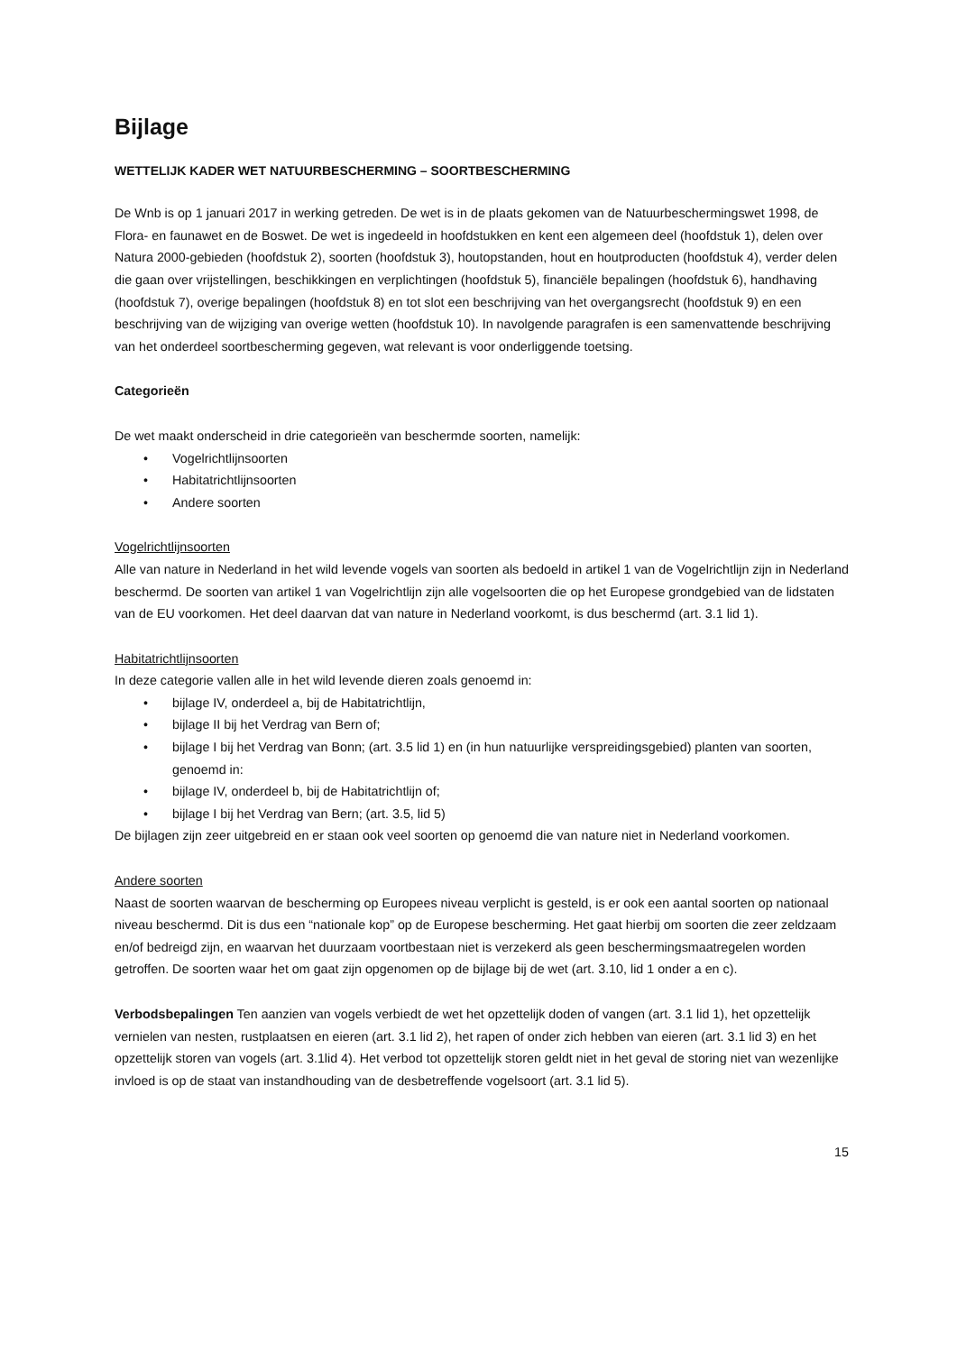Bijlage
WETTELIJK KADER WET NATUURBESCHERMING – SOORTBESCHERMING
De Wnb is op 1 januari 2017 in werking getreden. De wet is in de plaats gekomen van de Natuurbeschermingswet 1998, de Flora- en faunawet en de Boswet. De wet is ingedeeld in hoofdstukken en kent een algemeen deel (hoofdstuk 1), delen over Natura 2000-gebieden (hoofdstuk 2), soorten (hoofdstuk 3), houtopstanden, hout en houtproducten (hoofdstuk 4), verder delen die gaan over vrijstellingen, beschikkingen en verplichtingen (hoofdstuk 5), financiële bepalingen (hoofdstuk 6), handhaving (hoofdstuk 7), overige bepalingen (hoofdstuk 8) en tot slot een beschrijving van het overgangsrecht (hoofdstuk 9) en een beschrijving van de wijziging van overige wetten (hoofdstuk 10). In navolgende paragrafen is een samenvattende beschrijving van het onderdeel soortbescherming gegeven, wat relevant is voor onderliggende toetsing.
Categorieën
De wet maakt onderscheid in drie categorieën van beschermde soorten, namelijk:
• Vogelrichtlijnsoorten
• Habitatrichtlijnsoorten
• Andere soorten
Vogelrichtlijnsoorten
Alle van nature in Nederland in het wild levende vogels van soorten als bedoeld in artikel 1 van de Vogelrichtlijn zijn in Nederland beschermd. De soorten van artikel 1 van Vogelrichtlijn zijn alle vogelsoorten die op het Europese grondgebied van de lidstaten van de EU voorkomen. Het deel daarvan dat van nature in Nederland voorkomt, is dus beschermd (art. 3.1 lid 1).
Habitatrichtlijnsoorten
In deze categorie vallen alle in het wild levende dieren zoals genoemd in:
• bijlage IV, onderdeel a, bij de Habitatrichtlijn,
• bijlage II bij het Verdrag van Bern of;
• bijlage I bij het Verdrag van Bonn; (art. 3.5 lid 1) en (in hun natuurlijke verspreidingsgebied) planten van soorten, genoemd in:
• bijlage IV, onderdeel b, bij de Habitatrichtlijn of;
• bijlage I bij het Verdrag van Bern; (art. 3.5, lid 5)
De bijlagen zijn zeer uitgebreid en er staan ook veel soorten op genoemd die van nature niet in Nederland voorkomen.
Andere soorten
Naast de soorten waarvan de bescherming op Europees niveau verplicht is gesteld, is er ook een aantal soorten op nationaal niveau beschermd. Dit is dus een “nationale kop” op de Europese bescherming. Het gaat hierbij om soorten die zeer zeldzaam en/of bedreigd zijn, en waarvan het duurzaam voortbestaan niet is verzekerd als geen beschermingsmaatregelen worden getroffen. De soorten waar het om gaat zijn opgenomen op de bijlage bij de wet (art. 3.10, lid 1 onder a en c).
Verbodsbepalingen Ten aanzien van vogels verbiedt de wet het opzettelijk doden of vangen (art. 3.1 lid 1), het opzettelijk vernielen van nesten, rustplaatsen en eieren (art. 3.1 lid 2), het rapen of onder zich hebben van eieren (art. 3.1 lid 3) en het opzettelijk storen van vogels (art. 3.1lid 4). Het verbod tot opzettelijk storen geldt niet in het geval de storing niet van wezenlijke invloed is op de staat van instandhouding van de desbetreffende vogelsoort (art. 3.1 lid 5).
15